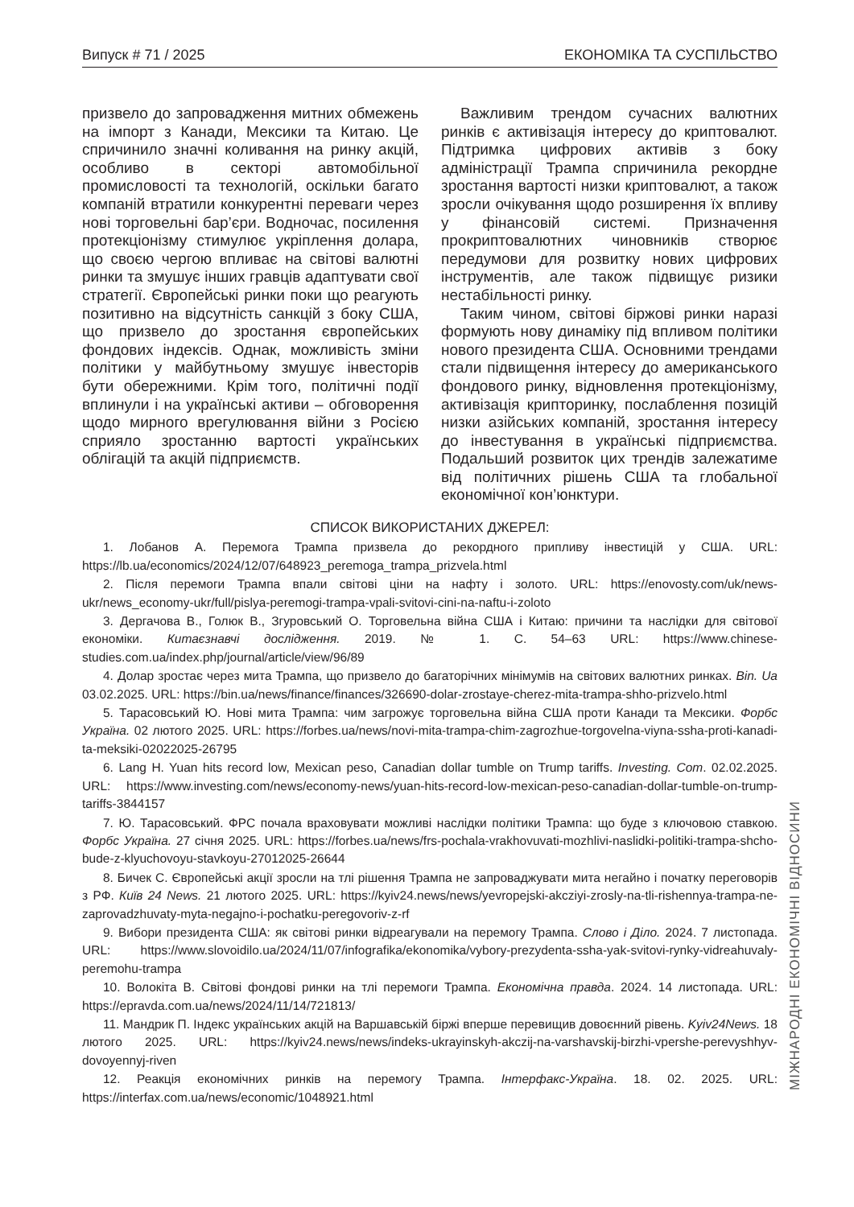Випуск # 71 / 2025 ЕКОНОМІКА ТА СУСПІЛЬСТВО
призвело до запровадження митних обмежень на імпорт з Канади, Мексики та Китаю. Це спричинило значні коливання на ринку акцій, особливо в секторі автомобільної промисловості та технологій, оскільки багато компаній втратили конкурентні переваги через нові торговельні бар’єри. Водночас, посилення протекціонізму стимулює укріплення долара, що своєю чергою впливає на світові валютні ринки та змушує інших гравців адаптувати свої стратегії. Європейські ринки поки що реагують позитивно на відсутність санкцій з боку США, що призвело до зростання європейських фондових індексів. Однак, можливість зміни політики у майбутньому змушує інвесторів бути обережними. Крім того, політичні події вплинули і на українські активи – обговорення щодо мирного врегулювання війни з Росією сприяло зростанню вартості українських облігацій та акцій підприємств.
Важливим трендом сучасних валютних ринків є активізація інтересу до криптовалют. Підтримка цифрових активів з боку адміністрації Трампа спричинила рекордне зростання вартості низки криптовалют, а також зросли очікування щодо розширення їх впливу у фінансовій системі. Призначення прокриптовалютних чиновників створює передумови для розвитку нових цифрових інструментів, але також підвищує ризики нестабільності ринку.
Таким чином, світові біржові ринки наразі формують нову динаміку під впливом політики нового президента США. Основними трендами стали підвищення інтересу до американського фондового ринку, відновлення протекціонізму, активізація крипторинку, послаблення позицій низки азійських компаній, зростання інтересу до інвестування в українські підприємства. Подальший розвиток цих трендів залежатиме від політичних рішень США та глобальної економічної кон’юнктури.
СПИСОК ВИКОРИСТАНИХ ДЖЕРЕЛ:
1. Лобанов А. Перемога Трампа призвела до рекордного припливу інвестицій у США. URL: https://lb.ua/economics/2024/12/07/648923_peremoga_trampa_prizvela.html
2. Після перемоги Трампа впали світові ціни на нафту і золото. URL: https://enovosty.com/uk/news-ukr/news_economy-ukr/full/pislya-peremogi-trampa-vpali-svitovi-cini-na-naftu-i-zoloto
3. Дергачова В., Голюк В., Згуровський О. Торговельна війна США і Китаю: причини та наслідки для світової економіки. Китаєзнавчі дослідження. 2019. № 1. С. 54–63 URL: https://www.chinese-studies.com.ua/index.php/journal/article/view/96/89
4. Долар зростає через мита Трампа, що призвело до багаторічних мінімумів на світових валютних ринках. Bin. Ua 03.02.2025. URL: https://bin.ua/news/finance/finances/326690-dolar-zrostaye-cherez-mita-trampa-shho-prizvelo.html
5. Тарасовський Ю. Нові мита Трампа: чим загрожує торговельна війна США проти Канади та Мексики. Форбс Україна. 02 лютого 2025. URL: https://forbes.ua/news/novi-mita-trampa-chim-zagrozhue-torgovelna-viyna-ssha-proti-kanadi-ta-meksiki-02022025-26795
6. Lang H. Yuan hits record low, Mexican peso, Canadian dollar tumble on Trump tariffs. Investing. Com. 02.02.2025. URL: https://www.investing.com/news/economy-news/yuan-hits-record-low-mexican-peso-canadian-dollar-tumble-on-trump-tariffs-3844157
7. Ю. Тарасовський. ФРС почала враховувати можливі наслідки політики Трампа: що буде з ключовою ставкою. Форбс Україна. 27 січня 2025. URL: https://forbes.ua/news/frs-pochala-vrakhovuvati-mozhlivi-naslidki-politiki-trampa-shcho-bude-z-klyuchovoyu-stavkoyu-27012025-26644
8. Бичек С. Європейські акції зросли на тлі рішення Трампа не запроваджувати мита негайно і початку переговорів з РФ. Київ 24 News. 21 лютого 2025. URL: https://kyiv24.news/news/yevropejski-akcziyi-zrosly-na-tli-rishennya-trampa-ne-zaprovadzhuvaty-myta-negajno-i-pochatku-peregovoriv-z-rf
9. Вибори президента США: як світові ринки відреагували на перемогу Трампа. Слово і Діло. 2024. 7 листопада. URL: https://www.slovoidilo.ua/2024/11/07/infografika/ekonomika/vybory-prezydenta-ssha-yak-svitovi-rynky-vidreahuvaly-peremohu-trampa
10. Волокіта В. Світові фондові ринки на тлі перемоги Трампа. Економічна правда. 2024. 14 листопада. URL: https://epravda.com.ua/news/2024/11/14/721813/
11. Мандрик П. Індекс українських акцій на Варшавській біржі вперше перевищив довоєнний рівень. Kyiv24News. 18 лютого 2025. URL: https://kyiv24.news/news/indeks-ukrayinskyh-akczij-na-varshavskij-birzhi-vpershe-perevyshhyv-dovoyennyj-riven
12. Реакція економічних ринків на перемогу Трампа. Інтерфакс-Україна. 18. 02. 2025. URL: https://interfax.com.ua/news/economic/1048921.html
МІЖНАРОДНІ ЕКОНОМІЧНІ ВІДНОСИНИ